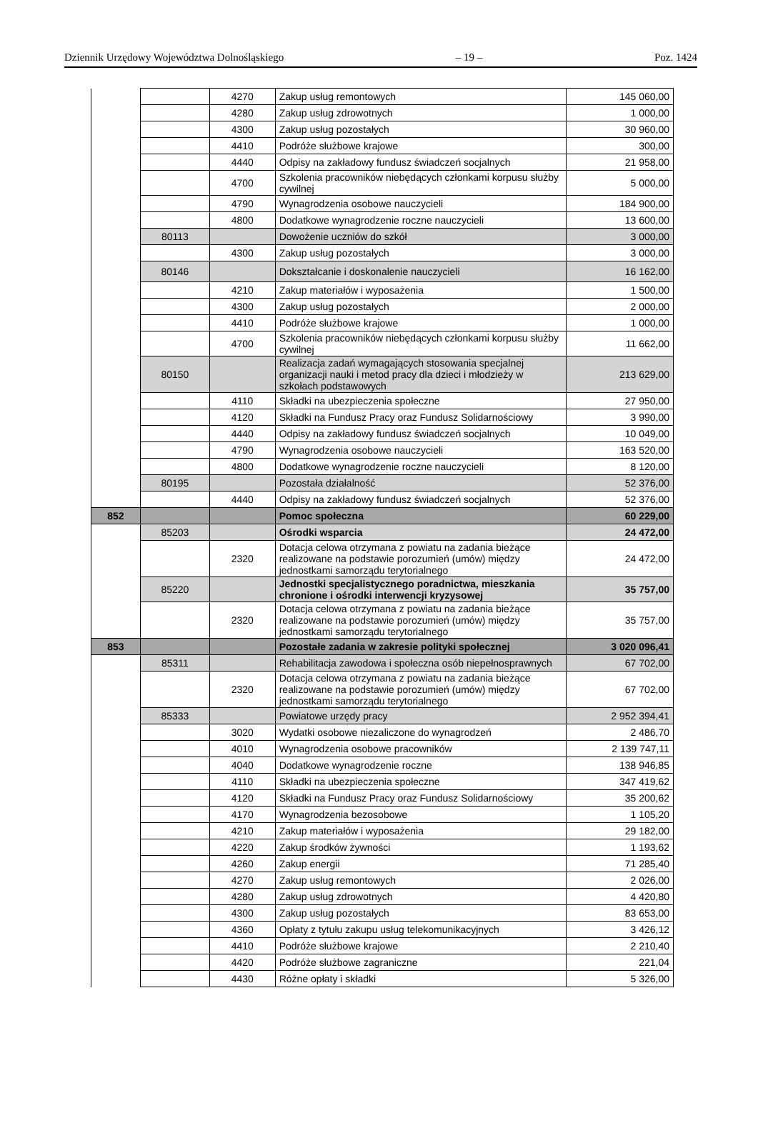Dziennik Urzędowy Województwa Dolnośląskiego – 19 – Poz. 1424
| | | 4270 | Zakup usług remontowych | 145 060,00 |
| | | 4280 | Zakup usług zdrowotnych | 1 000,00 |
| | | 4300 | Zakup usług pozostałych | 30 960,00 |
| | | 4410 | Podróże służbowe krajowe | 300,00 |
| | | 4440 | Odpisy na zakładowy fundusz świadczeń socjalnych | 21 958,00 |
| | | 4700 | Szkolenia pracowników niebędących członkami korpusu służby cywilnej | 5 000,00 |
| | | 4790 | Wynagrodzenia osobowe nauczycieli | 184 900,00 |
| | | 4800 | Dodatkowe wynagrodzenie roczne nauczycieli | 13 600,00 |
| | 80113 | | Dowożenie uczniów do szkół | 3 000,00 |
| | | 4300 | Zakup usług pozostałych | 3 000,00 |
| | 80146 | | Dokształcanie i doskonalenie nauczycieli | 16 162,00 |
| | | 4210 | Zakup materiałów i wyposażenia | 1 500,00 |
| | | 4300 | Zakup usług pozostałych | 2 000,00 |
| | | 4410 | Podróże służbowe krajowe | 1 000,00 |
| | | 4700 | Szkolenia pracowników niebędących członkami korpusu służby cywilnej | 11 662,00 |
| | 80150 | | Realizacja zadań wymagających stosowania specjalnej organizacji nauki i metod pracy dla dzieci i młodzieży w szkołach podstawowych | 213 629,00 |
| | | 4110 | Składki na ubezpieczenia społeczne | 27 950,00 |
| | | 4120 | Składki na Fundusz Pracy oraz Fundusz Solidarnościowy | 3 990,00 |
| | | 4440 | Odpisy na zakładowy fundusz świadczeń socjalnych | 10 049,00 |
| | | 4790 | Wynagrodzenia osobowe nauczycieli | 163 520,00 |
| | | 4800 | Dodatkowe wynagrodzenie roczne nauczycieli | 8 120,00 |
| | 80195 | | Pozostała działalność | 52 376,00 |
| | | 4440 | Odpisy na zakładowy fundusz świadczeń socjalnych | 52 376,00 |
| 852 | | | Pomoc społeczna | 60 229,00 |
| | 85203 | | Ośrodki wsparcia | 24 472,00 |
| | | 2320 | Dotacja celowa otrzymana z powiatu na zadania bieżące realizowane na podstawie porozumień (umów) między jednostkami samorządu terytorialnego | 24 472,00 |
| | 85220 | | Jednostki specjalistycznego poradnictwa, mieszkania chronione i ośrodki interwencji kryzysowej | 35 757,00 |
| | | 2320 | Dotacja celowa otrzymana z powiatu na zadania bieżące realizowane na podstawie porozumień (umów) między jednostkami samorządu terytorialnego | 35 757,00 |
| 853 | | | Pozostałe zadania w zakresie polityki społecznej | 3 020 096,41 |
| | 85311 | | Rehabilitacja zawodowa i społeczna osób niepełnosprawnych | 67 702,00 |
| | | 2320 | Dotacja celowa otrzymana z powiatu na zadania bieżące realizowane na podstawie porozumień (umów) między jednostkami samorządu terytorialnego | 67 702,00 |
| | 85333 | | Powiatowe urzędy pracy | 2 952 394,41 |
| | | 3020 | Wydatki osobowe niezaliczone do wynagrodzeń | 2 486,70 |
| | | 4010 | Wynagrodzenia osobowe pracowników | 2 139 747,11 |
| | | 4040 | Dodatkowe wynagrodzenie roczne | 138 946,85 |
| | | 4110 | Składki na ubezpieczenia społeczne | 347 419,62 |
| | | 4120 | Składki na Fundusz Pracy oraz Fundusz Solidarnościowy | 35 200,62 |
| | | 4170 | Wynagrodzenia bezosobowe | 1 105,20 |
| | | 4210 | Zakup materiałów i wyposażenia | 29 182,00 |
| | | 4220 | Zakup środków żywności | 1 193,62 |
| | | 4260 | Zakup energii | 71 285,40 |
| | | 4270 | Zakup usług remontowych | 2 026,00 |
| | | 4280 | Zakup usług zdrowotnych | 4 420,80 |
| | | 4300 | Zakup usług pozostałych | 83 653,00 |
| | | 4360 | Opłaty z tytułu zakupu usług telekomunikacyjnych | 3 426,12 |
| | | 4410 | Podróże służbowe krajowe | 2 210,40 |
| | | 4420 | Podróże służbowe zagraniczne | 221,04 |
| | | 4430 | Różne opłaty i składki | 5 326,00 |